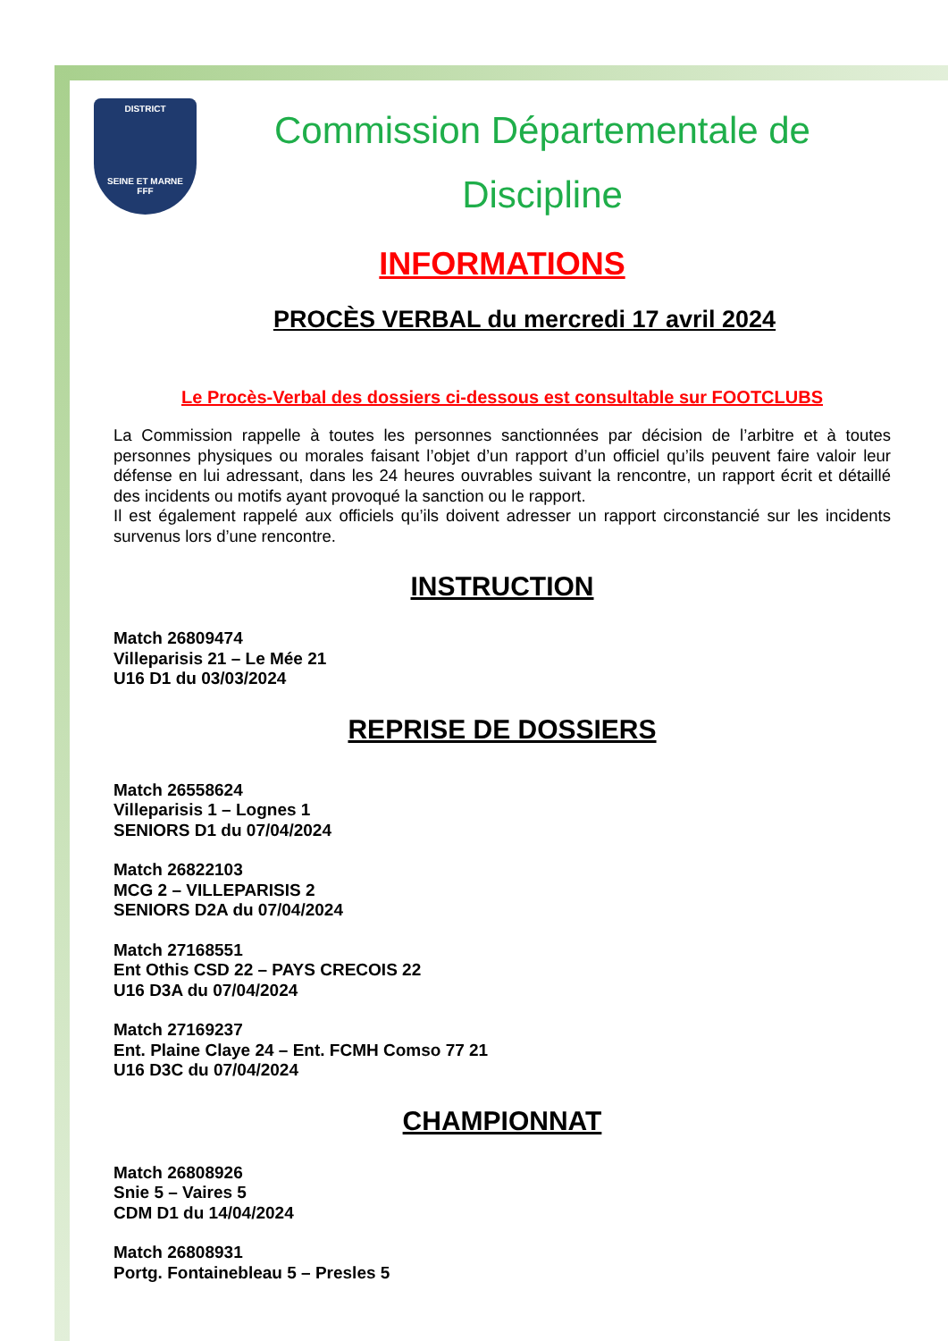DISTRICT
SEINE ET MARNE
FFF
Commission Départementale de
Discipline
INFORMATIONS
PROCÈS VERBAL du mercredi 17 avril 2024
Le Procès-Verbal des dossiers ci-dessous est consultable sur FOOTCLUBS
La Commission rappelle à toutes les personnes sanctionnées par décision de l’arbitre et à toutes personnes physiques ou morales faisant l’objet d’un rapport d’un officiel qu’ils peuvent faire valoir leur défense en lui adressant, dans les 24 heures ouvrables suivant la rencontre, un rapport écrit et détaillé des incidents ou motifs ayant provoqué la sanction ou le rapport.
Il est également rappelé aux officiels qu’ils doivent adresser un rapport circonstancié sur les incidents survenus lors d’une rencontre.
INSTRUCTION
Match 26809474
Villeparisis 21 – Le Mée 21
U16 D1 du 03/03/2024
REPRISE DE DOSSIERS
Match 26558624
Villeparisis 1 – Lognes 1
SENIORS D1 du 07/04/2024
Match 26822103
MCG 2 – VILLEPARISIS 2
SENIORS D2A du 07/04/2024
Match 27168551
Ent Othis CSD 22 – PAYS CRECOIS 22
U16 D3A du 07/04/2024
Match 27169237
Ent. Plaine Claye 24 – Ent. FCMH Comso 77 21
U16 D3C du 07/04/2024
CHAMPIONNAT
Match 26808926
Snie 5 – Vaires 5
CDM D1 du 14/04/2024
Match 26808931
Portg. Fontainebleau 5 – Presles 5